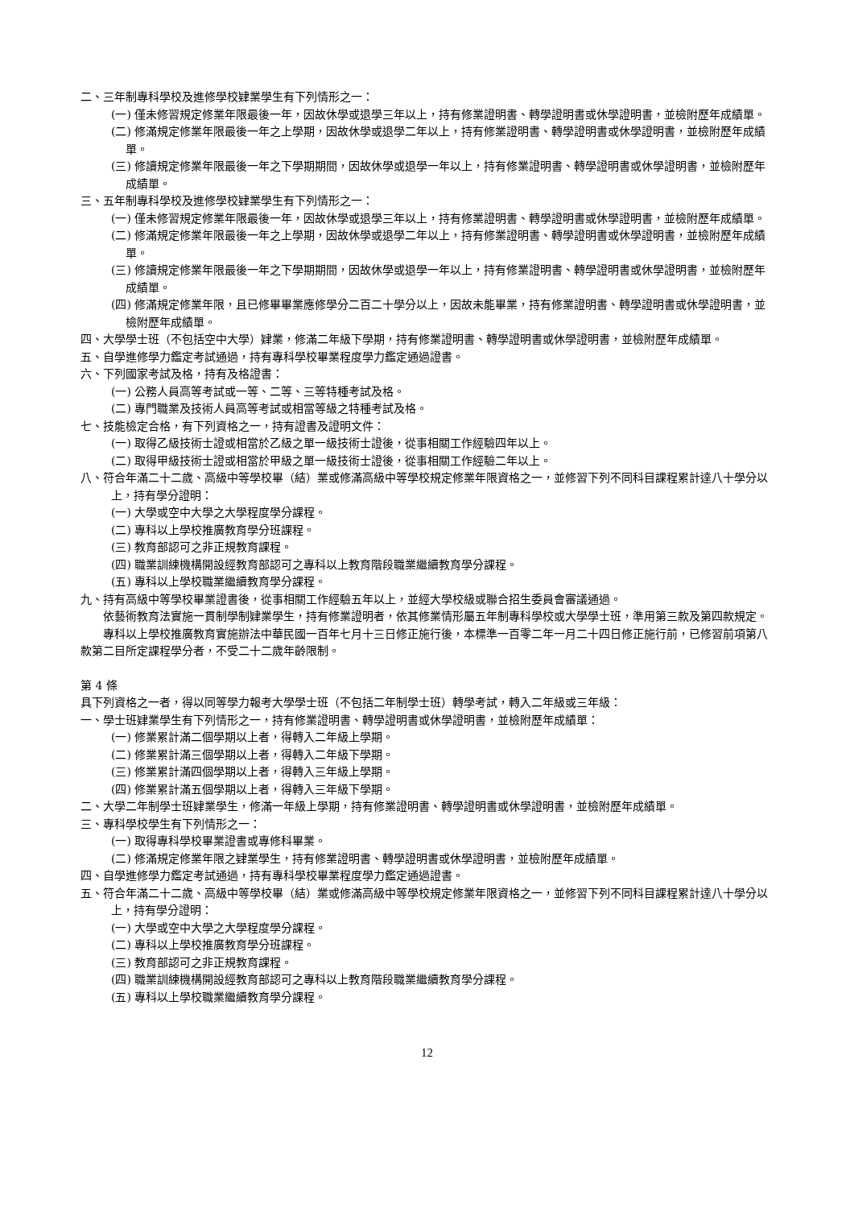二、三年制專科學校及進修學校肄業學生有下列情形之一：
(一) 僅未修習規定修業年限最後一年，因故休學或退學三年以上，持有修業證明書、轉學證明書或休學證明書，並檢附歷年成績單。
(二) 修滿規定修業年限最後一年之上學期，因故休學或退學二年以上，持有修業證明書、轉學證明書或休學證明書，並檢附歷年成績單。
(三) 修讀規定修業年限最後一年之下學期期間，因故休學或退學一年以上，持有修業證明書、轉學證明書或休學證明書，並檢附歷年成績單。
三、五年制專科學校及進修學校肄業學生有下列情形之一：
(一) 僅未修習規定修業年限最後一年，因故休學或退學三年以上，持有修業證明書、轉學證明書或休學證明書，並檢附歷年成績單。
(二) 修滿規定修業年限最後一年之上學期，因故休學或退學二年以上，持有修業證明書、轉學證明書或休學證明書，並檢附歷年成績單。
(三) 修讀規定修業年限最後一年之下學期期間，因故休學或退學一年以上，持有修業證明書、轉學證明書或休學證明書，並檢附歷年成績單。
(四) 修滿規定修業年限，且已修畢畢業應修學分二百二十學分以上，因故未能畢業，持有修業證明書、轉學證明書或休學證明書，並檢附歷年成績單。
四、大學學士班（不包括空中大學）肄業，修滿二年級下學期，持有修業證明書、轉學證明書或休學證明書，並檢附歷年成績單。
五、自學進修學力鑑定考試通過，持有專科學校畢業程度學力鑑定通過證書。
六、下列國家考試及格，持有及格證書：
(一) 公務人員高等考試或一等、二等、三等特種考試及格。
(二) 專門職業及技術人員高等考試或相當等級之特種考試及格。
七、技能檢定合格，有下列資格之一，持有證書及證明文件：
(一) 取得乙級技術士證或相當於乙級之單一級技術士證後，從事相關工作經驗四年以上。
(二) 取得甲級技術士證或相當於甲級之單一級技術士證後，從事相關工作經驗二年以上。
八、符合年滿二十二歲、高級中等學校畢（結）業或修滿高級中等學校規定修業年限資格之一，並修習下列不同科目課程累計達八十學分以上，持有學分證明：
(一) 大學或空中大學之大學程度學分課程。
(二) 專科以上學校推廣教育學分班課程。
(三) 教育部認可之非正規教育課程。
(四) 職業訓練機構開設經教育部認可之專科以上教育階段職業繼續教育學分課程。
(五) 專科以上學校職業繼續教育學分課程。
九、持有高級中等學校畢業證書後，從事相關工作經驗五年以上，並經大學校級或聯合招生委員會審議通過。
依藝術教育法實施一貫制學制肄業學生，持有修業證明者，依其修業情形屬五年制專科學校或大學學士班，準用第三款及第四款規定。
專科以上學校推廣教育實施辦法中華民國一百年七月十三日修正施行後，本標準一百零二年一月二十四日修正施行前，已修習前項第八款第二目所定課程學分者，不受二十二歲年齡限制。
第 4 條
具下列資格之一者，得以同等學力報考大學學士班（不包括二年制學士班）轉學考試，轉入二年級或三年級：
一、學士班肄業學生有下列情形之一，持有修業證明書、轉學證明書或休學證明書，並檢附歷年成績單：
(一) 修業累計滿二個學期以上者，得轉入二年級上學期。
(二) 修業累計滿三個學期以上者，得轉入二年級下學期。
(三) 修業累計滿四個學期以上者，得轉入三年級上學期。
(四) 修業累計滿五個學期以上者，得轉入三年級下學期。
二、大學二年制學士班肄業學生，修滿一年級上學期，持有修業證明書、轉學證明書或休學證明書，並檢附歷年成績單。
三、專科學校學生有下列情形之一：
(一) 取得專科學校畢業證書或專修科畢業。
(二) 修滿規定修業年限之肄業學生，持有修業證明書、轉學證明書或休學證明書，並檢附歷年成績單。
四、自學進修學力鑑定考試通過，持有專科學校畢業程度學力鑑定通過證書。
五、符合年滿二十二歲、高級中等學校畢（結）業或修滿高級中等學校規定修業年限資格之一，並修習下列不同科目課程累計達八十學分以上，持有學分證明：
(一) 大學或空中大學之大學程度學分課程。
(二) 專科以上學校推廣教育學分班課程。
(三) 教育部認可之非正規教育課程。
(四) 職業訓練機構開設經教育部認可之專科以上教育階段職業繼續教育學分課程。
(五) 專科以上學校職業繼續教育學分課程。
12